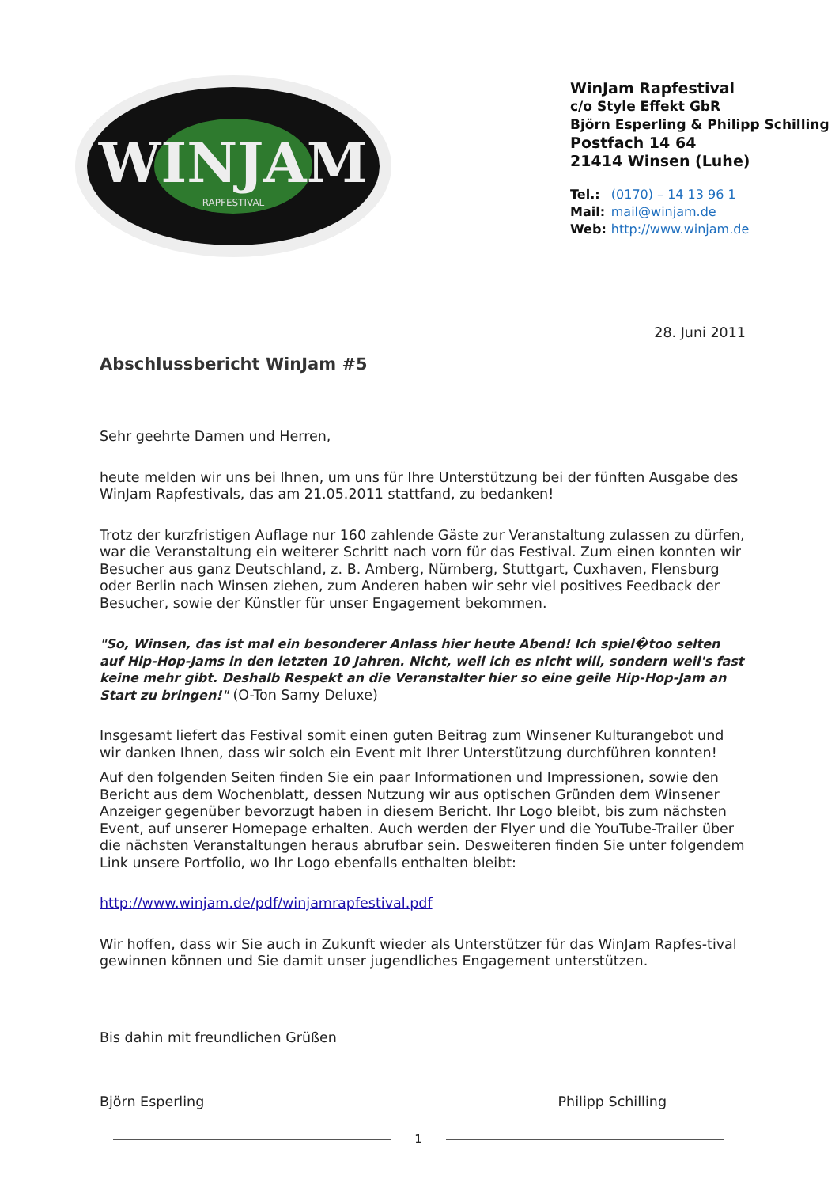WINJAM
RAPFESTIVAL
WinJam Rapfestival
c/o Style Effekt GbR
Björn Esperling & Philipp Schilling
Postfach 14 64
21414 Winsen (Luhe)
| Tel.: | (0170) – 14 13 96 1 |
| Mail: | mail@winjam.de |
| Web: | http://www.winjam.de |
28. Juni 2011
Abschlussbericht WinJam #5
Sehr geehrte Damen und Herren,
heute melden wir uns bei Ihnen, um uns für Ihre Unterstützung bei der fünften Ausgabe des WinJam Rapfestivals, das am 21.05.2011 stattfand, zu bedanken!
Trotz der kurzfristigen Auflage nur 160 zahlende Gäste zur Veranstaltung zulassen zu dürfen, war die Veranstaltung ein weiterer Schritt nach vorn für das Festival. Zum einen konnten wir Besucher aus ganz Deutschland, z. B. Amberg, Nürnberg, Stuttgart, Cuxhaven, Flensburg oder Berlin nach Winsen ziehen, zum Anderen haben wir sehr viel positives Feedback der Besucher, sowie der Künstler für unser Engagement bekommen.
"So, Winsen, das ist mal ein besonderer Anlass hier heute Abend! Ich spiel�too selten auf Hip-Hop-Jams in den letzten 10 Jahren. Nicht, weil ich es nicht will, sondern weil's fast keine mehr gibt. Deshalb Respekt an die Veranstalter hier so eine geile Hip-Hop-Jam an Start zu bringen!" (O-Ton Samy Deluxe)
Insgesamt liefert das Festival somit einen guten Beitrag zum Winsener Kulturangebot und wir danken Ihnen, dass wir solch ein Event mit Ihrer Unterstützung durchführen konnten!
Auf den folgenden Seiten finden Sie ein paar Informationen und Impressionen, sowie den Bericht aus dem Wochenblatt, dessen Nutzung wir aus optischen Gründen dem Winsener Anzeiger gegenüber bevorzugt haben in diesem Bericht. Ihr Logo bleibt, bis zum nächsten Event, auf unserer Homepage erhalten. Auch werden der Flyer und die YouTube-Trailer über die nächsten Veranstaltungen heraus abrufbar sein. Desweiteren finden Sie unter folgendem Link unsere Portfolio, wo Ihr Logo ebenfalls enthalten bleibt:
http://www.winjam.de/pdf/winjamrapfestival.pdf
Wir hoffen, dass wir Sie auch in Zukunft wieder als Unterstützer für das WinJam Rapfes-tival gewinnen können und Sie damit unser jugendliches Engagement unterstützen.
Bis dahin mit freundlichen Grüßen
Björn Esperling Philipp Schilling
1